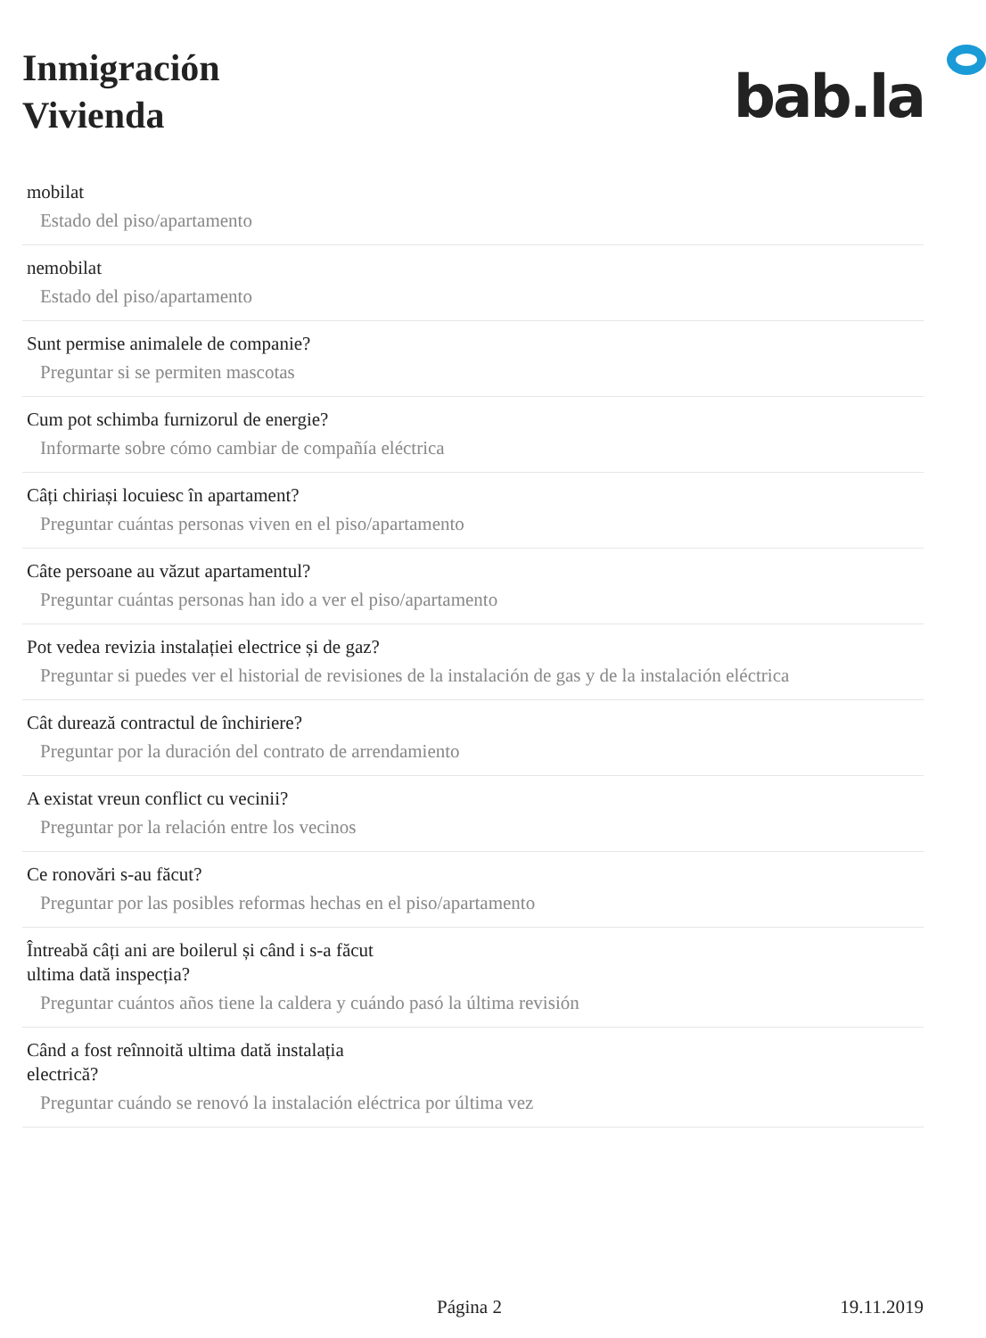Inmigración
Vivienda
bab.la
mobilat
Estado del piso/apartamento
nemobilat
Estado del piso/apartamento
Sunt permise animalele de companie?
Preguntar si se permiten mascotas
Cum pot schimba furnizorul de energie?
Informarte sobre cómo cambiar de compañía eléctrica
Câți chiriași locuiesc în apartament?
Preguntar cuántas personas viven en el piso/apartamento
Câte persoane au văzut apartamentul?
Preguntar cuántas personas han ido a ver el piso/apartamento
Pot vedea revizia instalației electrice și de gaz?
Preguntar si puedes ver el historial de revisiones de la instalación de gas y de la instalación eléctrica
Cât durează contractul de închiriere?
Preguntar por la duración del contrato de arrendamiento
A existat vreun conflict cu vecinii?
Preguntar por la relación entre los vecinos
Ce ronovări s-au făcut?
Preguntar por las posibles reformas hechas en el piso/apartamento
Întreabă câți ani are boilerul și când i s-a făcut
ultima dată inspecția?
Preguntar cuántos años tiene la caldera y cuándo pasó la última revisión
Când a fost reînnoită ultima dată instalația
electrică?
Preguntar cuándo se renovó la instalación eléctrica por última vez
Página 2 19.11.2019